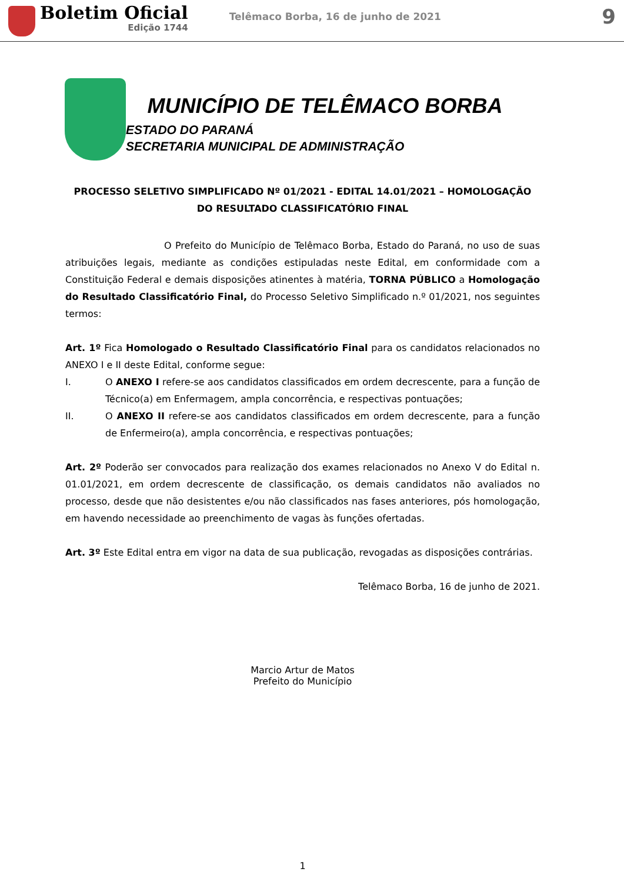Boletim Oficial
Edição 1744
Telêmaco Borba, 16 de junho de 2021
9
MUNICÍPIO DE TELÊMACO BORBA
ESTADO DO PARANÁ
SECRETARIA MUNICIPAL DE ADMINISTRAÇÃO
PROCESSO SELETIVO SIMPLIFICADO Nº 01/2021 - EDITAL 14.01/2021 – HOMOLOGAÇÃO
DO RESULTADO CLASSIFICATÓRIO FINAL
O Prefeito do Município de Telêmaco Borba, Estado do Paraná, no uso de suas atribuições legais, mediante as condições estipuladas neste Edital, em conformidade com a Constituição Federal e demais disposições atinentes à matéria, TORNA PÚBLICO a Homologação do Resultado Classificatório Final, do Processo Seletivo Simplificado n.º 01/2021, nos seguintes termos:
Art. 1º Fica Homologado o Resultado Classificatório Final para os candidatos relacionados no ANEXO I e II deste Edital, conforme segue:
I. O ANEXO I refere-se aos candidatos classificados em ordem decrescente, para a função de Técnico(a) em Enfermagem, ampla concorrência, e respectivas pontuações;
II. O ANEXO II refere-se aos candidatos classificados em ordem decrescente, para a função de Enfermeiro(a), ampla concorrência, e respectivas pontuações;
Art. 2º Poderão ser convocados para realização dos exames relacionados no Anexo V do Edital n. 01.01/2021, em ordem decrescente de classificação, os demais candidatos não avaliados no processo, desde que não desistentes e/ou não classificados nas fases anteriores, pós homologação, em havendo necessidade ao preenchimento de vagas às funções ofertadas.
Art. 3º Este Edital entra em vigor na data de sua publicação, revogadas as disposições contrárias.
Telêmaco Borba, 16 de junho de 2021.
Marcio Artur de Matos
Prefeito do Município
1